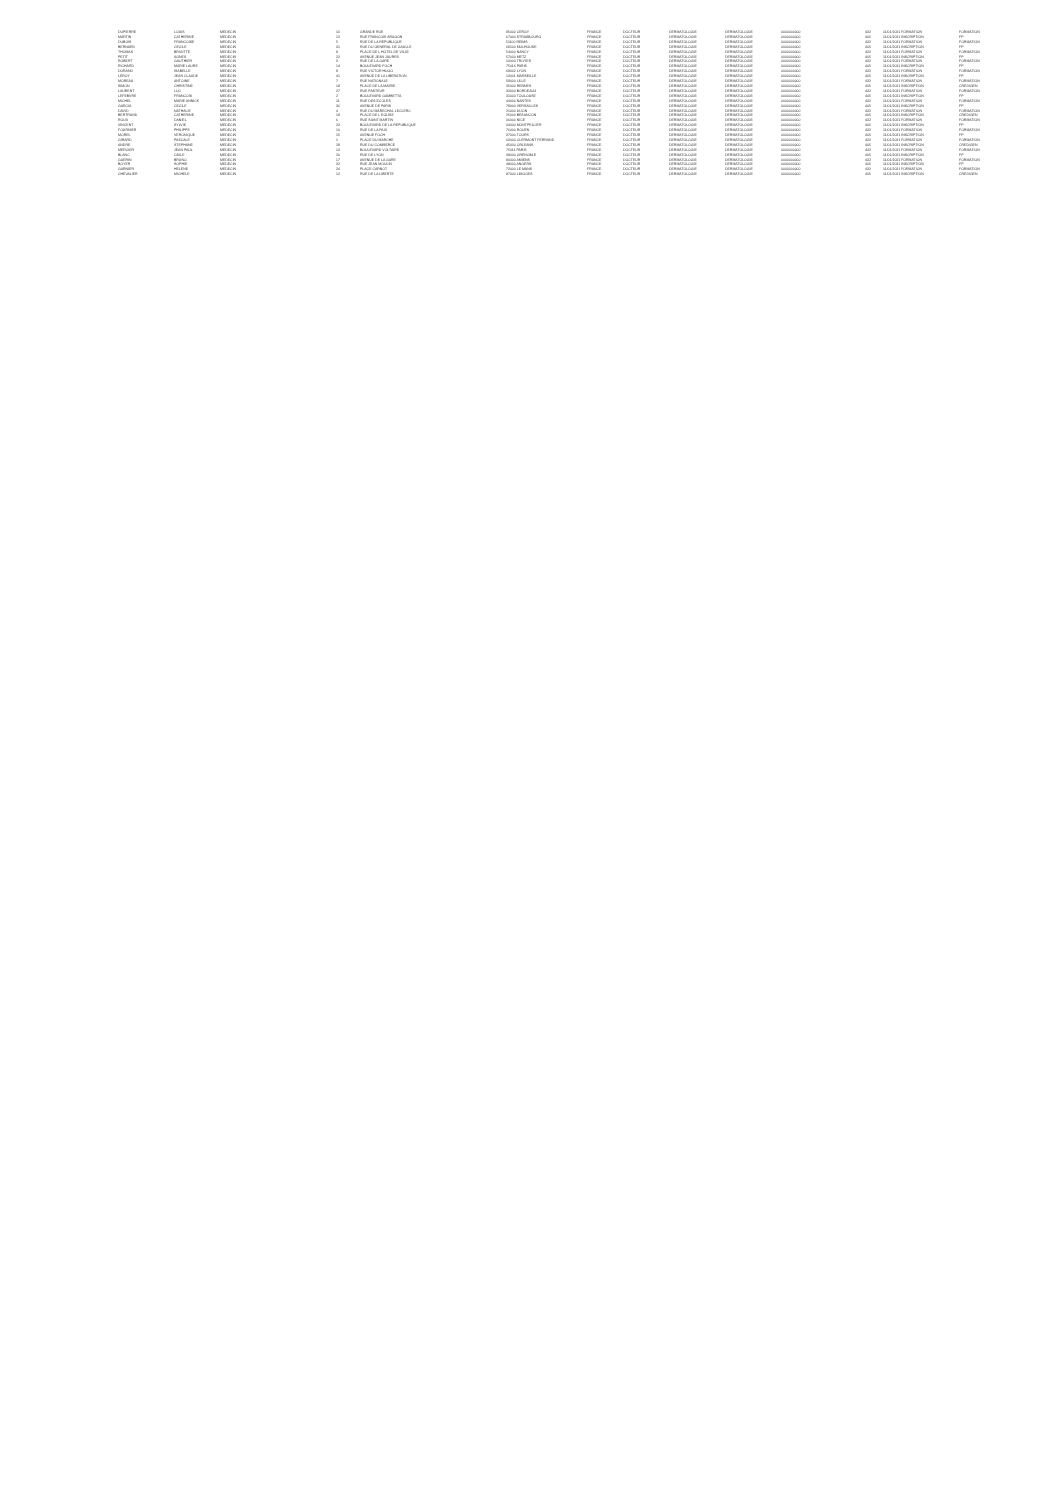| DUPIERRE | LOUIS | MEDECIN | 16 | GRANDE RUE | 95000 CERGY | FRANCE | DOCTEUR | DERMATOLOGIE | DERMATOLOGIE | 0000000000 | 432 | 11/01/2021 FORMATION | FORMATION |
| MARTIN | CATHERINE | MEDECIN | 12 | RUE FRANCOIS ARAGON | 67000 STRASBOURG | FRANCE | DOCTEUR | DERMATOLOGIE | DERMATOLOGIE | 0000000000 | 405 | 11/01/2021 INSCRIPTION | FP |
| DUBOIS | FRANCOISE | MEDECIN | 5 | RUE DE LA REPUBLIQUE | 51100 REIMS | FRANCE | DOCTEUR | DERMATOLOGIE | DERMATOLOGIE | 0000000000 | 432 | 11/01/2021 FORMATION | FORMATION |
| BERNARD | CECILE | MEDECIN | 31 | RUE DU GENERAL DE GAULLE | 68100 MULHOUSE | FRANCE | DOCTEUR | DERMATOLOGIE | DERMATOLOGIE | 0000000000 | 405 | 11/01/2021 INSCRIPTION | FP |
| THOMAS | BRIGITTE | MEDECIN | 8 | PLACE DE L HOTEL DE VILLE | 54000 NANCY | FRANCE | DOCTEUR | DERMATOLOGIE | DERMATOLOGIE | 0000000000 | 432 | 11/01/2021 FORMATION | FORMATION |
| PETIT | AGNES | MEDECIN | 22 | AVENUE JEAN JAURES | 57000 METZ | FRANCE | DOCTEUR | DERMATOLOGIE | DERMATOLOGIE | 0000000000 | 405 | 11/01/2021 INSCRIPTION | FP |
| ROBERT | GAUTHIER | MEDECIN | 3 | RUE DE LA GARE | 10000 TROYES | FRANCE | DOCTEUR | DERMATOLOGIE | DERMATOLOGIE | 0000000000 | 432 | 11/01/2021 FORMATION | FORMATION |
| RICHARD | MARIE LAURE | MEDECIN | 14 | BOULEVARD FOCH | 75016 PARIS | FRANCE | DOCTEUR | DERMATOLOGIE | DERMATOLOGIE | 0000000000 | 405 | 11/01/2021 INSCRIPTION | FP |
| DURAND | ISABELLE | MEDECIN | 9 | RUE VICTOR HUGO | 69002 LYON | FRANCE | DOCTEUR | DERMATOLOGIE | DERMATOLOGIE | 0000000000 | 432 | 11/01/2021 FORMATION | FORMATION |
| LEROY | JEAN CLAUDE | MEDECIN | 41 | AVENUE DE LA LIBERATION | 13001 MARSEILLE | FRANCE | DOCTEUR | DERMATOLOGIE | DERMATOLOGIE | 0000000000 | 405 | 11/01/2021 INSCRIPTION | FP |
| MOREAU | ANTOINE | MEDECIN | 7 | RUE NATIONALE | 59000 LILLE | FRANCE | DOCTEUR | DERMATOLOGIE | DERMATOLOGIE | 0000000000 | 432 | 11/01/2021 FORMATION | FORMATION |
| SIMON | CHRISTINE | MEDECIN | 18 | PLACE DE LA MAIRIE | 35000 RENNES | FRANCE | DOCTEUR | DERMATOLOGIE | DERMATOLOGIE | 0000000000 | 405 | 11/01/2021 INSCRIPTION | CREDIGEN |
| LAURENT | LUC | MEDECIN | 27 | RUE PASTEUR | 33000 BORDEAUX | FRANCE | DOCTEUR | DERMATOLOGIE | DERMATOLOGIE | 0000000000 | 432 | 11/01/2021 FORMATION | FORMATION |
| LEFEBVRE | FRANCOIS | MEDECIN | 2 | BOULEVARD GAMBETTA | 31000 TOULOUSE | FRANCE | DOCTEUR | DERMATOLOGIE | DERMATOLOGIE | 0000000000 | 405 | 11/01/2021 INSCRIPTION | FP |
| MICHEL | MARIE ANNICK | MEDECIN | 11 | RUE DES ECOLES | 44000 NANTES | FRANCE | DOCTEUR | DERMATOLOGIE | DERMATOLOGIE | 0000000000 | 432 | 11/01/2021 FORMATION | FORMATION |
| GARCIA | CECILE | MEDECIN | 36 | AVENUE DE PARIS | 78000 VERSAILLES | FRANCE | DOCTEUR | DERMATOLOGIE | DERMATOLOGIE | 0000000000 | 405 | 11/01/2021 INSCRIPTION | FP |
| DAVID | NATHALIE | MEDECIN | 4 | RUE DU MARECHAL LECLERC | 21000 DIJON | FRANCE | DOCTEUR | DERMATOLOGIE | DERMATOLOGIE | 0000000000 | 432 | 11/01/2021 FORMATION | FORMATION |
| BERTRAND | CATHERINE | MEDECIN | 19 | PLACE DE L EGLISE | 25000 BESANCON | FRANCE | DOCTEUR | DERMATOLOGIE | DERMATOLOGIE | 0000000000 | 405 | 11/01/2021 INSCRIPTION | CREDIGEN |
| ROUX | DANIEL | MEDECIN | 6 | RUE SAINT MARTIN | 06000 NICE | FRANCE | DOCTEUR | DERMATOLOGIE | DERMATOLOGIE | 0000000000 | 432 | 11/01/2021 FORMATION | FORMATION |
| VINCENT | SYLVIE | MEDECIN | 23 | BOULEVARD DE LA REPUBLIQUE | 34000 MONTPELLIER | FRANCE | DOCTEUR | DERMATOLOGIE | DERMATOLOGIE | 0000000000 | 405 | 11/01/2021 INSCRIPTION | FP |
| FOURNIER | PHILIPPE | MEDECIN | 10 | RUE DE LA PAIX | 76000 ROUEN | FRANCE | DOCTEUR | DERMATOLOGIE | DERMATOLOGIE | 0000000000 | 432 | 11/01/2021 FORMATION | FORMATION |
| MOREL | VERONIQUE | MEDECIN | 15 | AVENUE FOCH | 37000 TOURS | FRANCE | DOCTEUR | DERMATOLOGIE | DERMATOLOGIE | 0000000000 | 405 | 11/01/2021 INSCRIPTION | FP |
| GIRARD | PASCALE | MEDECIN | 1 | PLACE DU MARCHE | 63000 CLERMONT FERRAND | FRANCE | DOCTEUR | DERMATOLOGIE | DERMATOLOGIE | 0000000000 | 432 | 11/01/2021 FORMATION | FORMATION |
| ANDRE | STEPHANE | MEDECIN | 28 | RUE DU COMMERCE | 45000 ORLEANS | FRANCE | DOCTEUR | DERMATOLOGIE | DERMATOLOGIE | 0000000000 | 405 | 11/01/2021 INSCRIPTION | CREDIGEN |
| MERCIER | JEAN PAUL | MEDECIN | 13 | BOULEVARD VOLTAIRE | 75011 PARIS | FRANCE | DOCTEUR | DERMATOLOGIE | DERMATOLOGIE | 0000000000 | 432 | 11/01/2021 FORMATION | FORMATION |
| BLANC | ODILE | MEDECIN | 20 | RUE DE LYON | 38000 GRENOBLE | FRANCE | DOCTEUR | DERMATOLOGIE | DERMATOLOGIE | 0000000000 | 405 | 11/01/2021 INSCRIPTION | FP |
| GUERIN | BRUNO | MEDECIN | 17 | AVENUE DE LA GARE | 80000 AMIENS | FRANCE | DOCTEUR | DERMATOLOGIE | DERMATOLOGIE | 0000000000 | 432 | 11/01/2021 FORMATION | FORMATION |
| BOYER | SOPHIE | MEDECIN | 32 | RUE JEAN MOULIN | 49000 ANGERS | FRANCE | DOCTEUR | DERMATOLOGIE | DERMATOLOGIE | 0000000000 | 405 | 11/01/2021 INSCRIPTION | FP |
| GARNIER | HELENE | MEDECIN | 24 | PLACE CARNOT | 72000 LE MANS | FRANCE | DOCTEUR | DERMATOLOGIE | DERMATOLOGIE | 0000000000 | 432 | 11/01/2021 FORMATION | FORMATION |
| CHEVALIER | MICHELE | MEDECIN | 12 | RUE DE LA LIBERTE | 87000 LIMOGES | FRANCE | DOCTEUR | DERMATOLOGIE | DERMATOLOGIE | 0000000000 | 405 | 11/01/2021 INSCRIPTION | CREDIGEN |